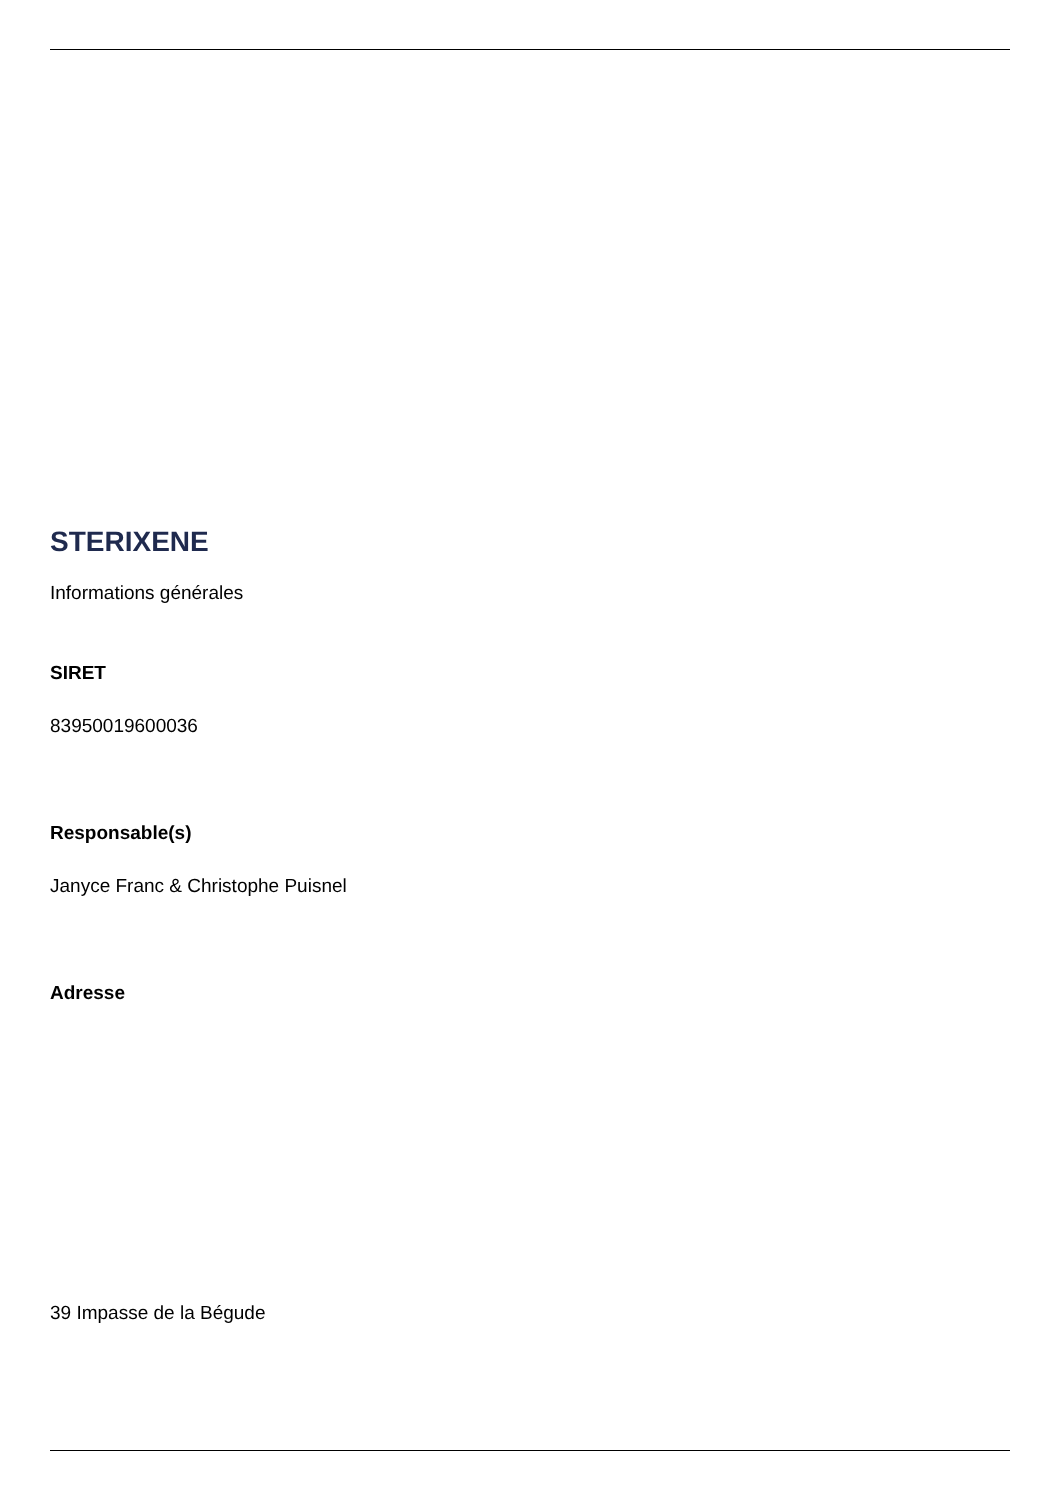STERIXENE
Informations générales
SIRET
83950019600036
Responsable(s)
Janyce Franc & Christophe Puisnel
Adresse
39 Impasse de la Bégude